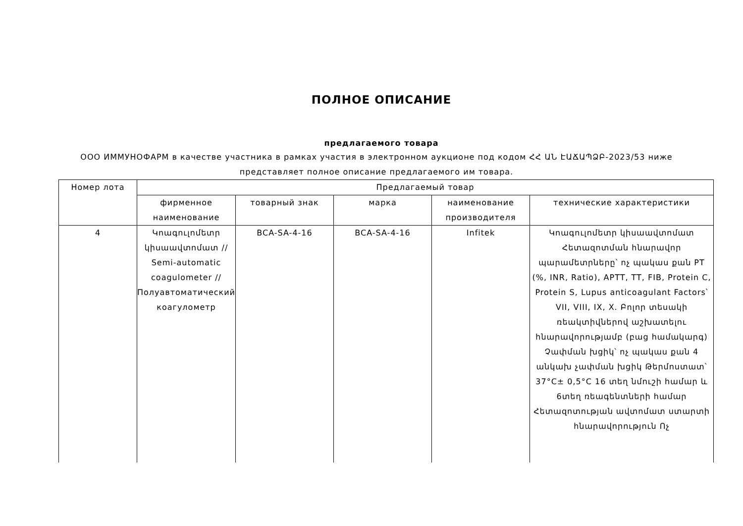ПОЛНОЕ ОПИСАНИЕ
предлагаемого товара
ООО ИММУНОФАРМ в качестве участника в рамках участия в электронном аукционе под кодом ՀՀ ԱՆ ԷԱՃԱՊՁԲ-2023/53 ниже
представляет полное описание предлагаемого им товара.
| Номер лота | Предлагаемый товар | | | | |
| --- | --- | --- | --- | --- | --- |
| | фирменное наименование | товарный знак | марка | наименование производителя | технические характеристики |
| 4 | Կոագուլոմետր կիսաավտոմատ // Semi-automatic coagulometer // Полуавтоматический коагулометр | BCA-SA-4-16 | BCA-SA-4-16 | Infitek | Կոագուլոմետր կիսաավտոմատ Հետազոտման հնարավոր պարամետրները՝ ոչ պակաս քան PT (%, INR, Ratio), APTT, TT, FIB, Protein C, Protein S, Lupus anticoagulant Factors՝ VII, VIII, IX, X. Բոլոր տեսակի ռեակտիվներով աշխատելու հնարավորությամբ (բաց համակարգ) Չափման խցիկ՝ ոչ պակաս քան 4 անկախ չափման խցիկ Թերմոստատ՝ 37°C± 0,5°C 16 տեղ նմուշի համար և 6տեղ ռեագենտների համար Հետազոտության ավտոմատ ստարտի հնարավորություն Ոչ |